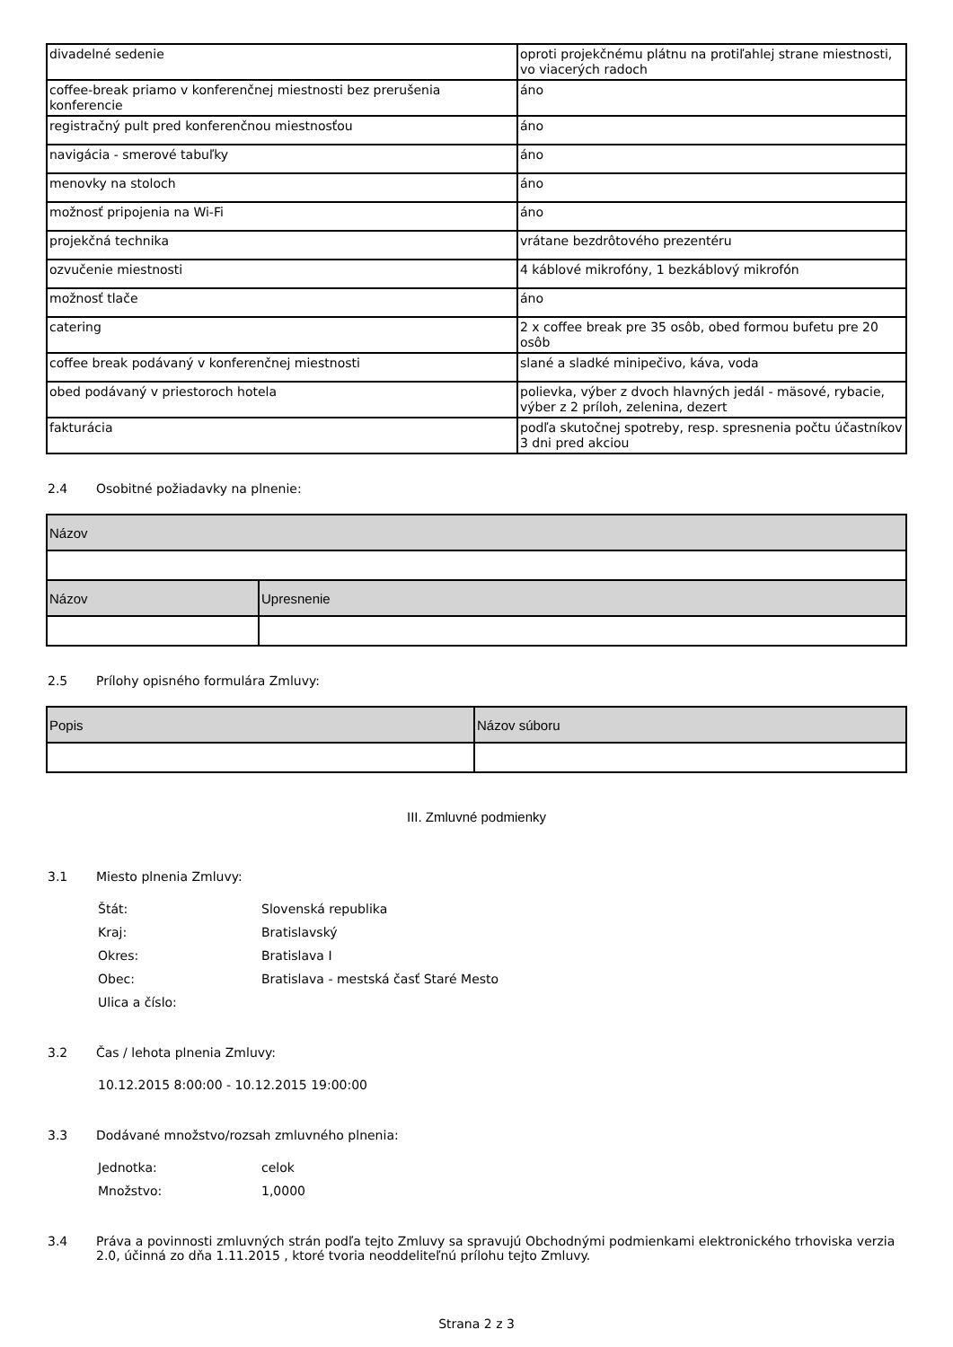| divadelné sedenie | oproti projekčnému plátnu na protiľahlej strane miestnosti, vo viacerých radoch |
| coffee-break priamo v konferenčnej miestnosti bez prerušenia konferencie | áno |
| registračný pult pred konferenčnou miestnosťou | áno |
| navigácia - smerové tabuľky | áno |
| menovky na stoloch | áno |
| možnosť pripojenia na Wi-Fi | áno |
| projekčná technika | vrátane bezdrôtového prezentéru |
| ozvučenie miestnosti | 4 káblové mikrofóny, 1 bezkáblový mikrofón |
| možnosť tlače | áno |
| catering | 2 x coffee break pre 35 osôb, obed formou bufetu pre 20 osôb |
| coffee break podávaný v konferenčnej miestnosti | slané a sladké minipečivo, káva, voda |
| obed podávaný v priestoroch hotela | polievka, výber z dvoch hlavných jedál - mäsové, rybacie, výber z 2 príloh, zelenina, dezert |
| fakturácia | podľa skutočnej spotreby, resp. spresnenia počtu účastníkov 3 dni pred akciou |
2.4 Osobitné požiadavky na plnenie:
| Názov | |
| --- | --- |
| Názov | Upresnenie |
2.5 Prílohy opisného formulára Zmluvy:
| Popis | Názov súboru |
| --- | --- |
III. Zmluvné podmienky
3.1 Miesto plnenia Zmluvy:
Štát: Slovenská republika
Kraj: Bratislavský
Okres: Bratislava I
Obec: Bratislava - mestská časť Staré Mesto
Ulica a číslo:
3.2 Čas / lehota plnenia Zmluvy:
10.12.2015 8:00:00 - 10.12.2015 19:00:00
3.3 Dodávané množstvo/rozsah zmluvného plnenia:
Jednotka: celok
Množstvo: 1,0000
3.4 Práva a povinnosti zmluvných strán podľa tejto Zmluvy sa spravujú Obchodnými podmienkami elektronického trhoviska verzia 2.0, účinná zo dňa 1.11.2015 , ktoré tvoria neoddeliteľnú prílohu tejto Zmluvy.
Strana 2 z 3